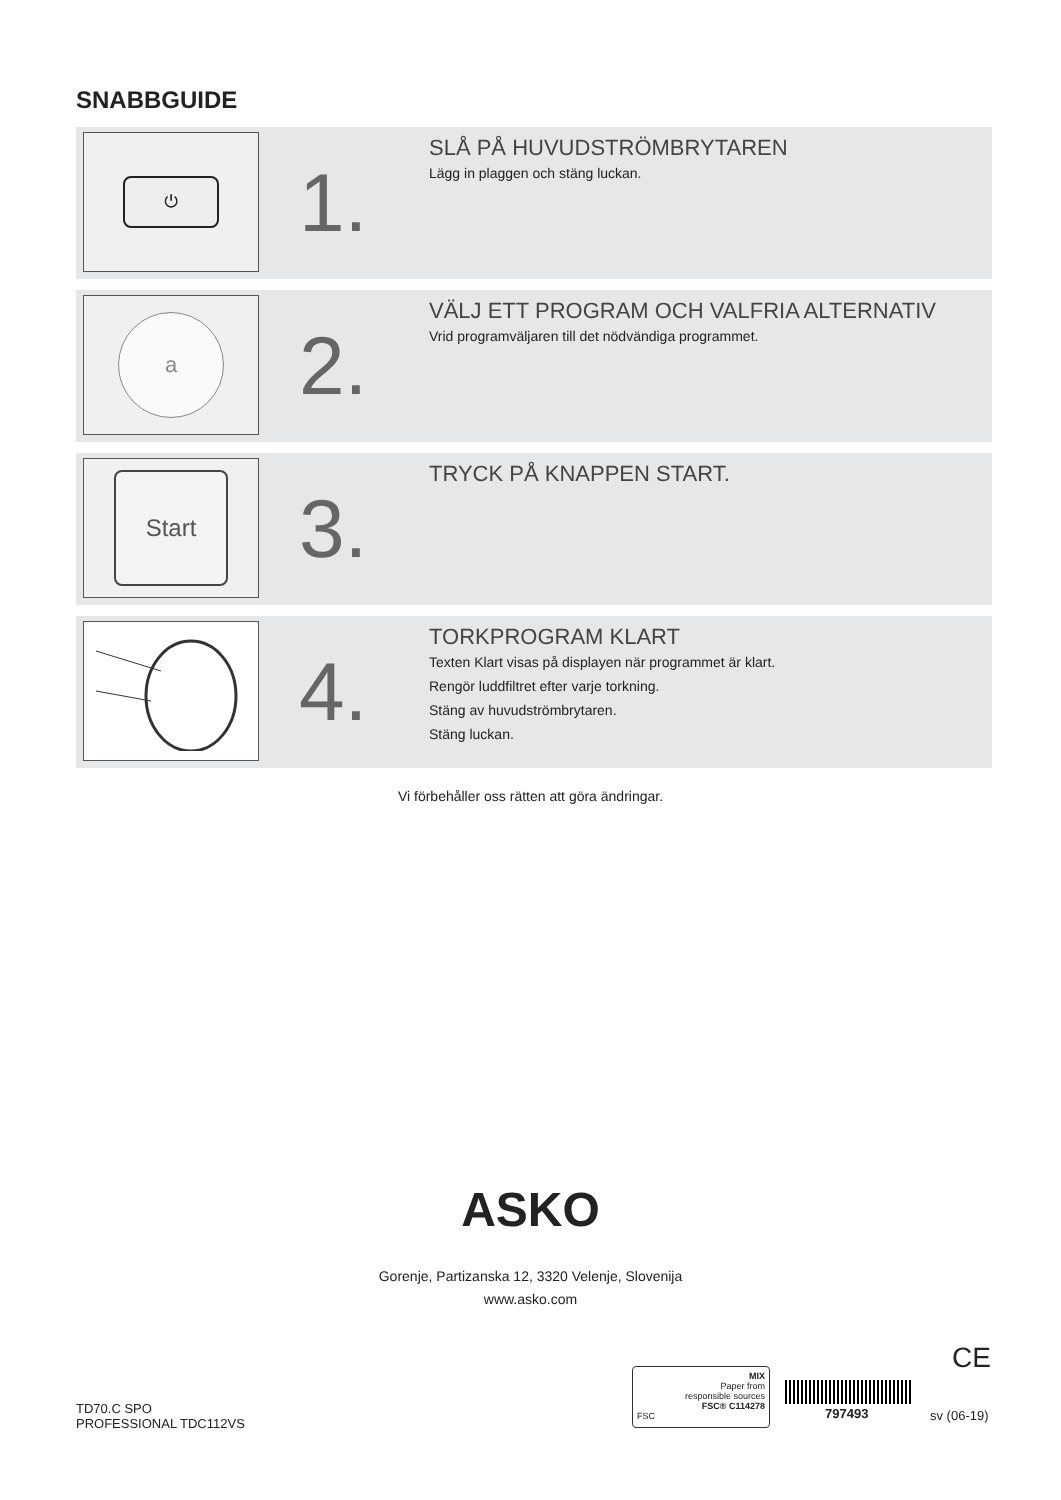SNABBGUIDE
⏻
1.
SLÅ PÅ HUVUDSTRÖMBRYTAREN
Lägg in plaggen och stäng luckan.
a
2.
VÄLJ ETT PROGRAM OCH VALFRIA ALTERNATIV
Vrid programväljaren till det nödvändiga programmet.
Start
3.
TRYCK PÅ KNAPPEN START.
4.
TORKPROGRAM KLART
Texten Klart visas på displayen när programmet är klart.
Rengör luddfiltret efter varje torkning.
Stäng av huvudströmbrytaren.
Stäng luckan.
Vi förbehåller oss rätten att göra ändringar.
ASKO
Gorenje, Partizanska 12, 3320 Velenje, Slovenija
www.asko.com
TD70.C SPO
PROFESSIONAL TDC112VS
MIX
Paper from
responsible sources
FSC® C114278
FSC
797493
CE
sv (06-19)